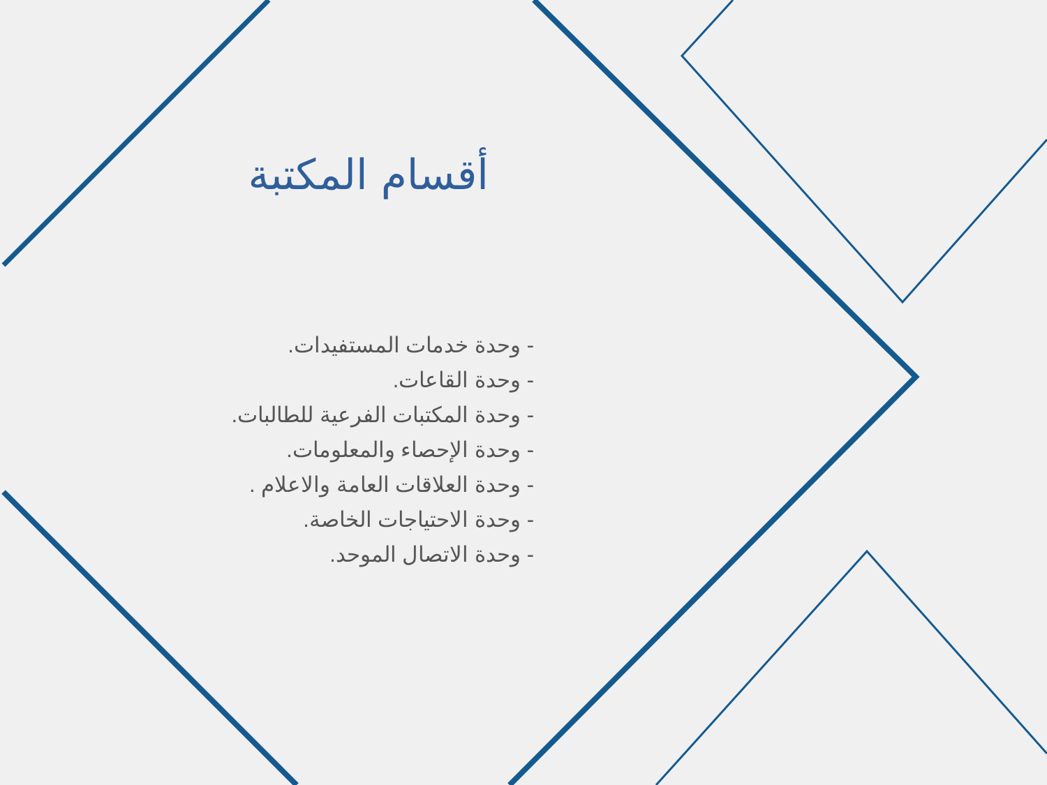أقسام المكتبة
- وحدة خدمات المستفيدات.
- وحدة القاعات.
- وحدة المكتبات الفرعية للطالبات.
- وحدة الإحصاء والمعلومات.
- وحدة العلاقات العامة والاعلام .
- وحدة الاحتياجات الخاصة.
- وحدة الاتصال الموحد.